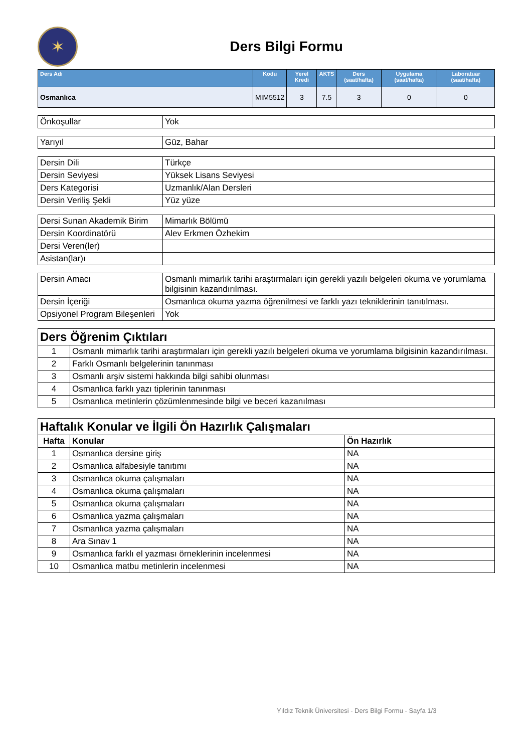✶
Ders Bilgi Formu
| Ders Adı | Kodu | Yerel Kredi | AKTS | Ders (saat/hafta) | Uygulama (saat/hafta) | Laboratuar (saat/hafta) |
| --- | --- | --- | --- | --- | --- | --- |
| Osmanlıca | MIM5512 | 3 | 7.5 | 3 | 0 | 0 |
| Önkoşullar | Yok |
| Yarıyıl | Güz, Bahar |
| Dersin Dili | Türkçe |
| Dersin Seviyesi | Yüksek Lisans Seviyesi |
| Ders Kategorisi | Uzmanlık/Alan Dersleri |
| Dersin Veriliş Şekli | Yüz yüze |
| Dersi Sunan Akademik Birim | Mimarlık Bölümü |
| Dersin Koordinatörü | Alev Erkmen Özhekim |
| Dersi Veren(ler) | |
| Asistan(lar)ı | |
| Dersin Amacı | Osmanlı mimarlık tarihi araştırmaları için gerekli yazılı belgeleri okuma ve yorumlama bilgisinin kazandırılması. |
| Dersin İçeriği | Osmanlıca okuma yazma öğrenilmesi ve farklı yazı tekniklerinin tanıtılması. |
| Opsiyonel Program Bileşenleri | Yok |
| Ders Öğrenim Çıktıları | |
| 1 | Osmanlı mimarlık tarihi araştırmaları için gerekli yazılı belgeleri okuma ve yorumlama bilgisinin kazandırılması. |
| 2 | Farklı Osmanlı belgelerinin tanınması |
| 3 | Osmanlı arşiv sistemi hakkında bilgi sahibi olunması |
| 4 | Osmanlıca farklı yazı tiplerinin tanınması |
| 5 | Osmanlıca metinlerin çözümlenmesinde bilgi ve beceri kazanılması |
| Haftalık Konular ve İlgili Ön Hazırlık Çalışmaları | | |
| Hafta | Konular | Ön Hazırlık |
| 1 | Osmanlıca dersine giriş | NA |
| 2 | Osmanlıca alfabesiyle tanıtımı | NA |
| 3 | Osmanlıca okuma çalışmaları | NA |
| 4 | Osmanlıca okuma çalışmaları | NA |
| 5 | Osmanlıca okuma çalışmaları | NA |
| 6 | Osmanlıca yazma çalışmaları | NA |
| 7 | Osmanlıca yazma çalışmaları | NA |
| 8 | Ara Sınav 1 | NA |
| 9 | Osmanlıca farklı el yazması örneklerinin incelenmesi | NA |
| 10 | Osmanlıca matbu metinlerin incelenmesi | NA |
Yıldız Teknik Üniversitesi - Ders Bilgi Formu - Sayfa 1/3